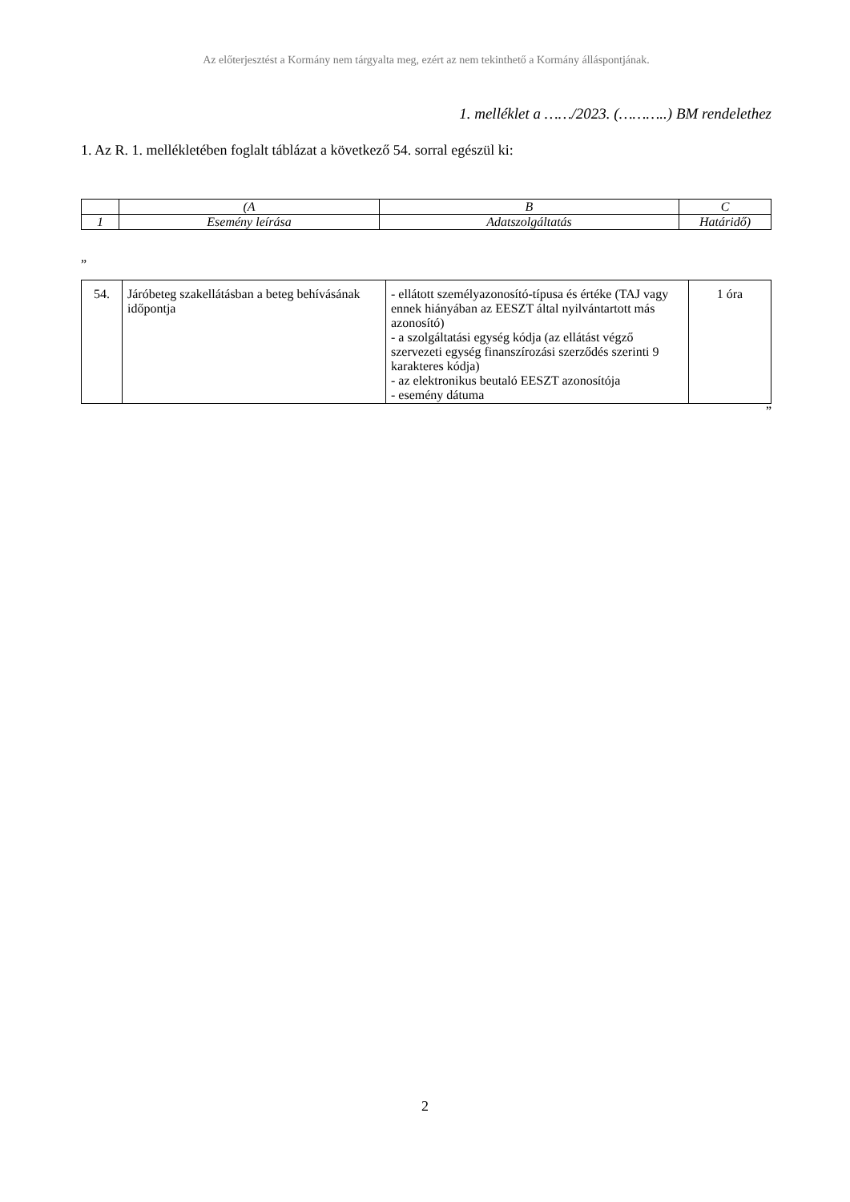Az előterjesztést a Kormány nem tárgyalta meg, ezért az nem tekinthető a Kormány álláspontjának.
1. melléklet a ……/2023. (………..) BM rendelethez
1. Az R. 1. mellékletében foglalt táblázat a következő 54. sorral egészül ki:
| | (A | B | C |
| 1 | Esemény leírása | Adatszolgáltatás | Határidő) |
”
| 54. | Járóbeteg szakellátásban a beteg behívásának időpontja | - ellátott személyazonosító-típusa és értéke (TAJ vagy ennek hiányában az EESZT által nyilvántartott más azonosító) - a szolgáltatási egység kódja (az ellátást végző szervezeti egység finanszírozási szerződés szerinti 9 karakteres kódja) - az elektronikus beutaló EESZT azonosítója - esemény dátuma | 1 óra |
”
2